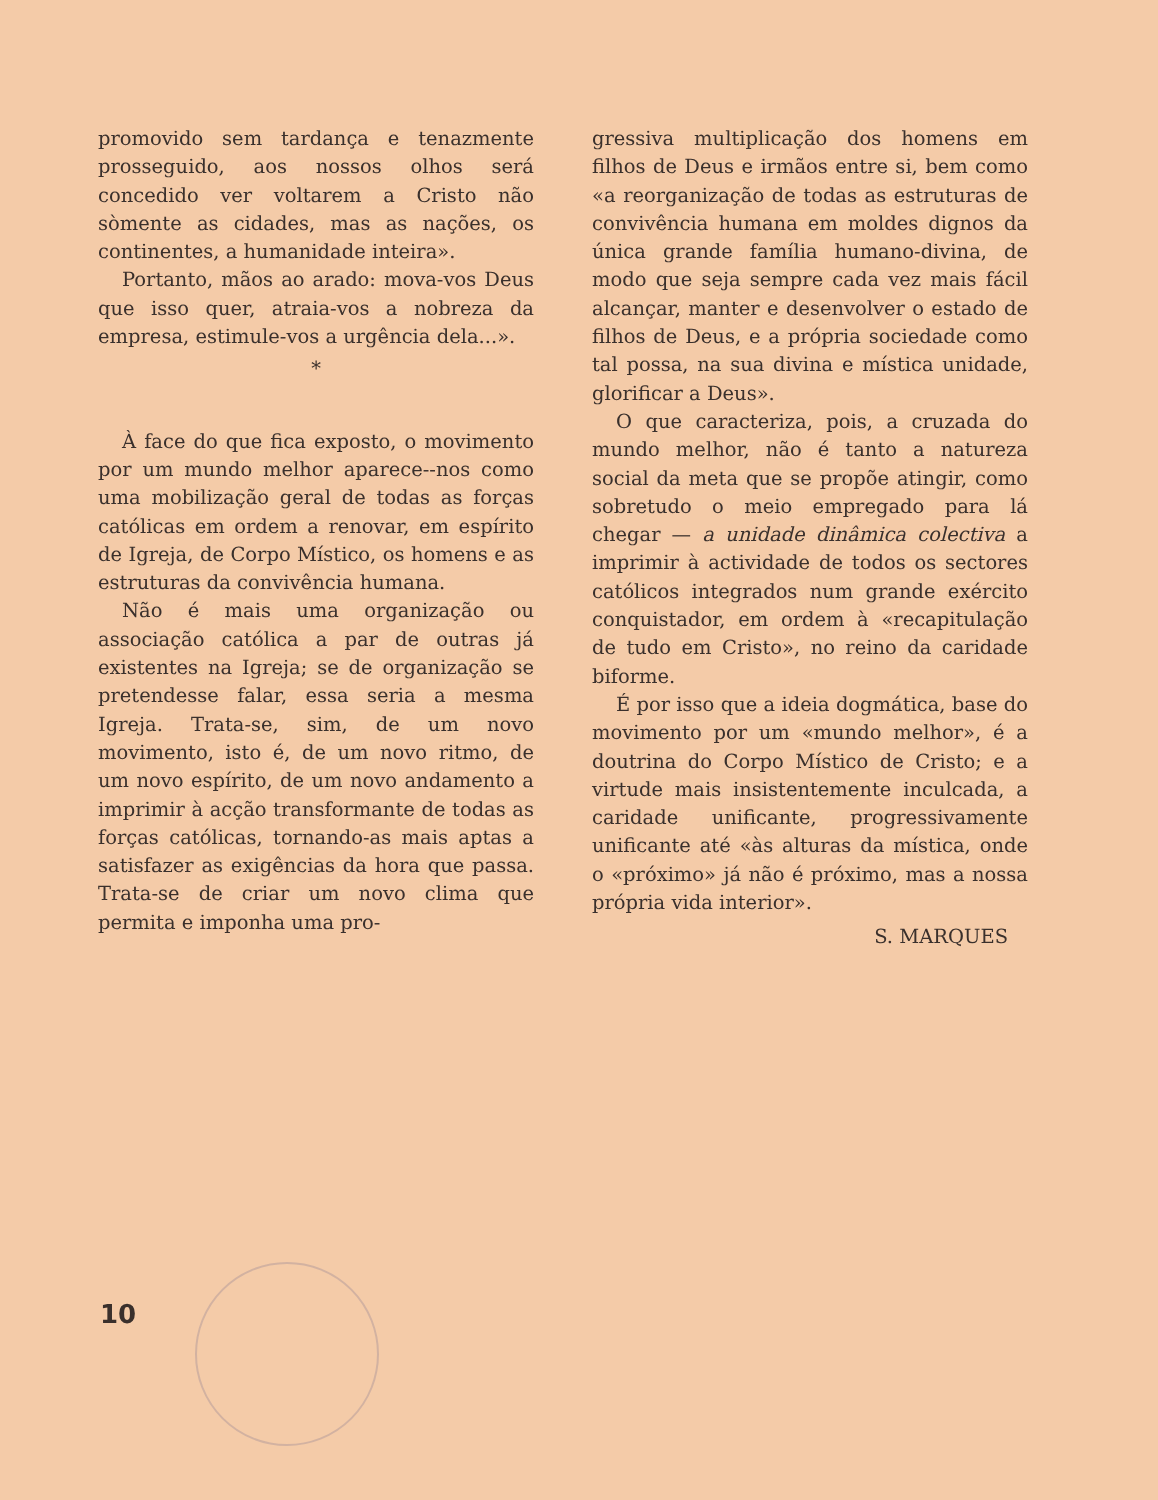promovido sem tardança e tenazmente prosseguido, aos nossos olhos será concedido ver voltarem a Cristo não sòmente as cidades, mas as nações, os continentes, a humanidade inteira».
Portanto, mãos ao arado: mova-vos Deus que isso quer, atraia-vos a nobreza da empresa, estimule-vos a urgência dela...».
*
À face do que fica exposto, o movimento por um mundo melhor aparece--nos como uma mobilização geral de todas as forças católicas em ordem a renovar, em espírito de Igreja, de Corpo Místico, os homens e as estruturas da convivência humana.
Não é mais uma organização ou associação católica a par de outras já existentes na Igreja; se de organização se pretendesse falar, essa seria a mesma Igreja. Trata-se, sim, de um novo movimento, isto é, de um novo ritmo, de um novo espírito, de um novo andamento a imprimir à acção transformante de todas as forças católicas, tornando-as mais aptas a satisfazer as exigências da hora que passa. Trata-se de criar um novo clima que permita e imponha uma pro-
gressiva multiplicação dos homens em filhos de Deus e irmãos entre si, bem como «a reorganização de todas as estruturas de convivência humana em moldes dignos da única grande família humano-divina, de modo que seja sempre cada vez mais fácil alcançar, manter e desenvolver o estado de filhos de Deus, e a própria sociedade como tal possa, na sua divina e mística unidade, glorificar a Deus».
O que caracteriza, pois, a cruzada do mundo melhor, não é tanto a natureza social da meta que se propõe atingir, como sobretudo o meio empregado para lá chegar — a unidade dinâmica colectiva a imprimir à actividade de todos os sectores católicos integrados num grande exército conquistador, em ordem à «recapitulação de tudo em Cristo», no reino da caridade biforme.
É por isso que a ideia dogmática, base do movimento por um «mundo melhor», é a doutrina do Corpo Místico de Cristo; e a virtude mais insistentemente inculcada, a caridade unificante, progressivamente unificante até «às alturas da mística, onde o «próximo» já não é próximo, mas a nossa própria vida interior».
S. MARQUES
10